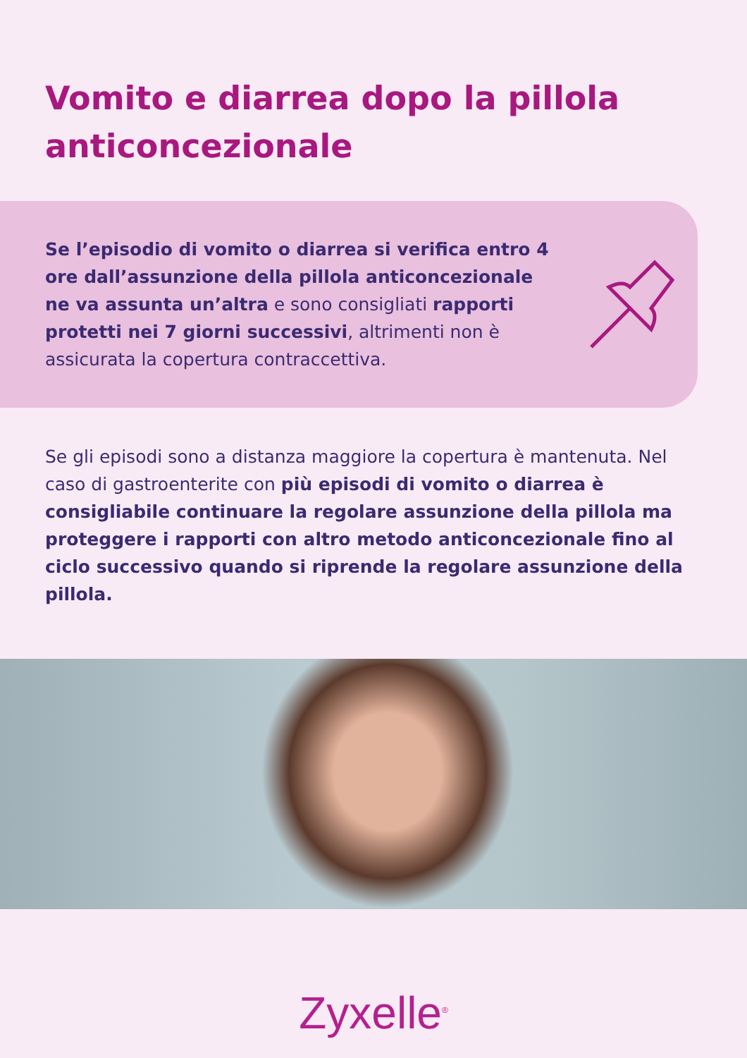Vomito e diarrea dopo la pillola anticoncezionale
Se l’episodio di vomito o diarrea si verifica entro 4 ore dall’assunzione della pillola anticoncezionale ne va assunta un’altra e sono consigliati rapporti protetti nei 7 giorni successivi, altrimenti non è assicurata la copertura contraccettiva.
Se gli episodi sono a distanza maggiore la copertura è mantenuta. Nel caso di gastroenterite con più episodi di vomito o diarrea è consigliabile continuare la regolare assunzione della pillola ma proteggere i rapporti con altro metodo anticoncezionale fino al ciclo successivo quando si riprende la regolare assunzione della pillola.
Zyxelle<sup>®</sup>